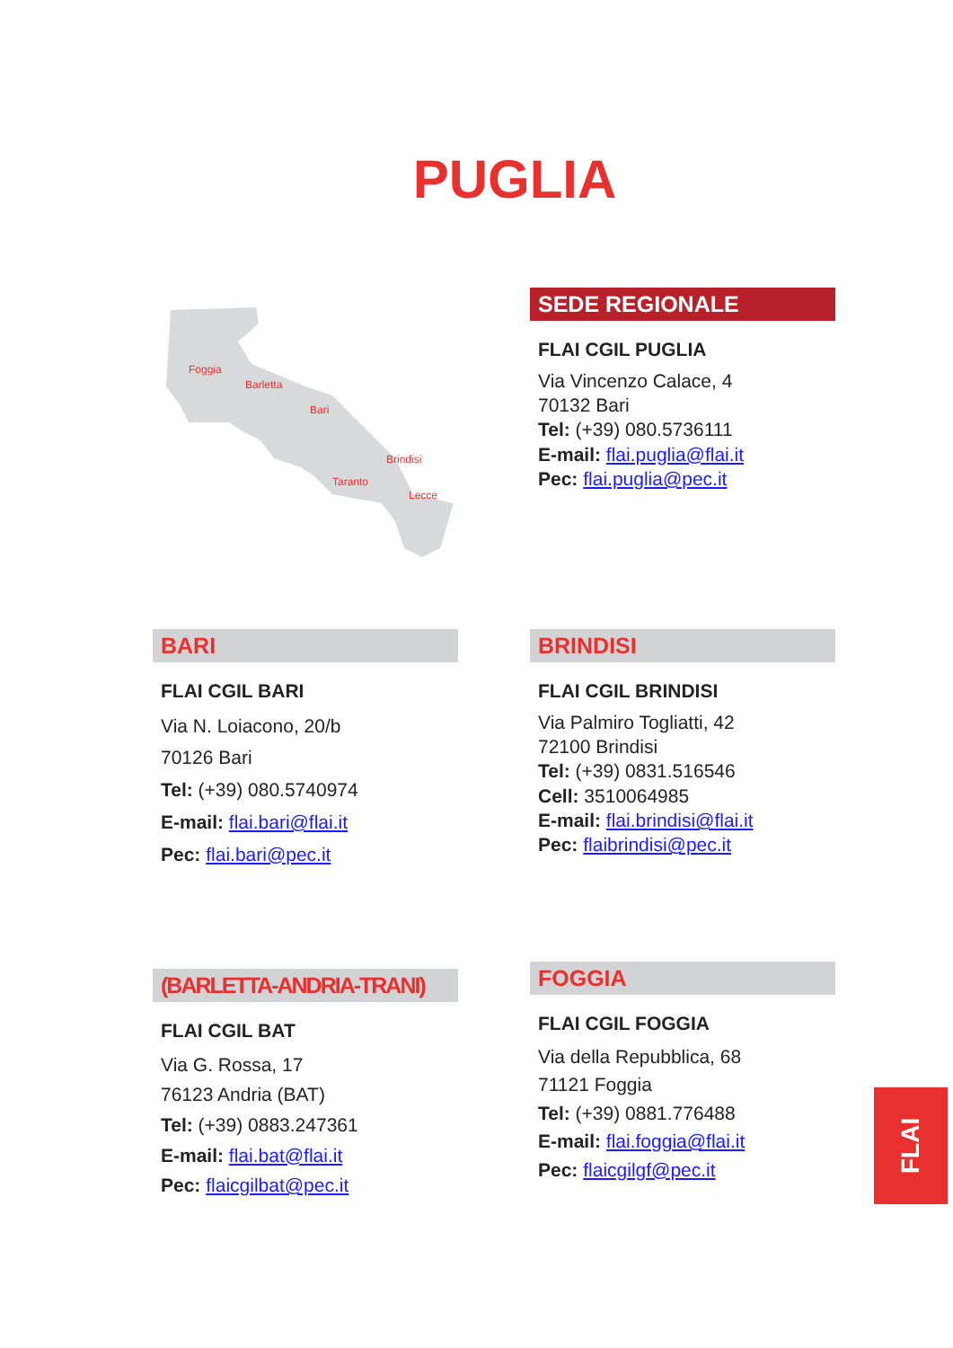PUGLIA
Foggia
Barletta
Bari
Brindisi
Taranto
Lecce
SEDE REGIONALE
FLAI CGIL PUGLIA
Via Vincenzo Calace, 4
70132 Bari
Tel: (+39) 080.5736111
E-mail: flai.puglia@flai.it
Pec: flai.puglia@pec.it
BARI
FLAI CGIL BARI
Via N. Loiacono, 20/b
70126 Bari
Tel: (+39) 080.5740974
E-mail: flai.bari@flai.it
Pec: flai.bari@pec.it
BRINDISI
FLAI CGIL BRINDISI
Via Palmiro Togliatti, 42
72100 Brindisi
Tel: (+39) 0831.516546
Cell: 3510064985
E-mail: flai.brindisi@flai.it
Pec: flaibrindisi@pec.it
(BARLETTA-ANDRIA-TRANI)
FLAI CGIL BAT
Via G. Rossa, 17
76123 Andria (BAT)
Tel: (+39) 0883.247361
E-mail: flai.bat@flai.it
Pec: flaicgilbat@pec.it
FOGGIA
FLAI CGIL FOGGIA
Via della Repubblica, 68
71121 Foggia
Tel: (+39) 0881.776488
E-mail: flai.foggia@flai.it
Pec: flaicgilgf@pec.it
FLAI